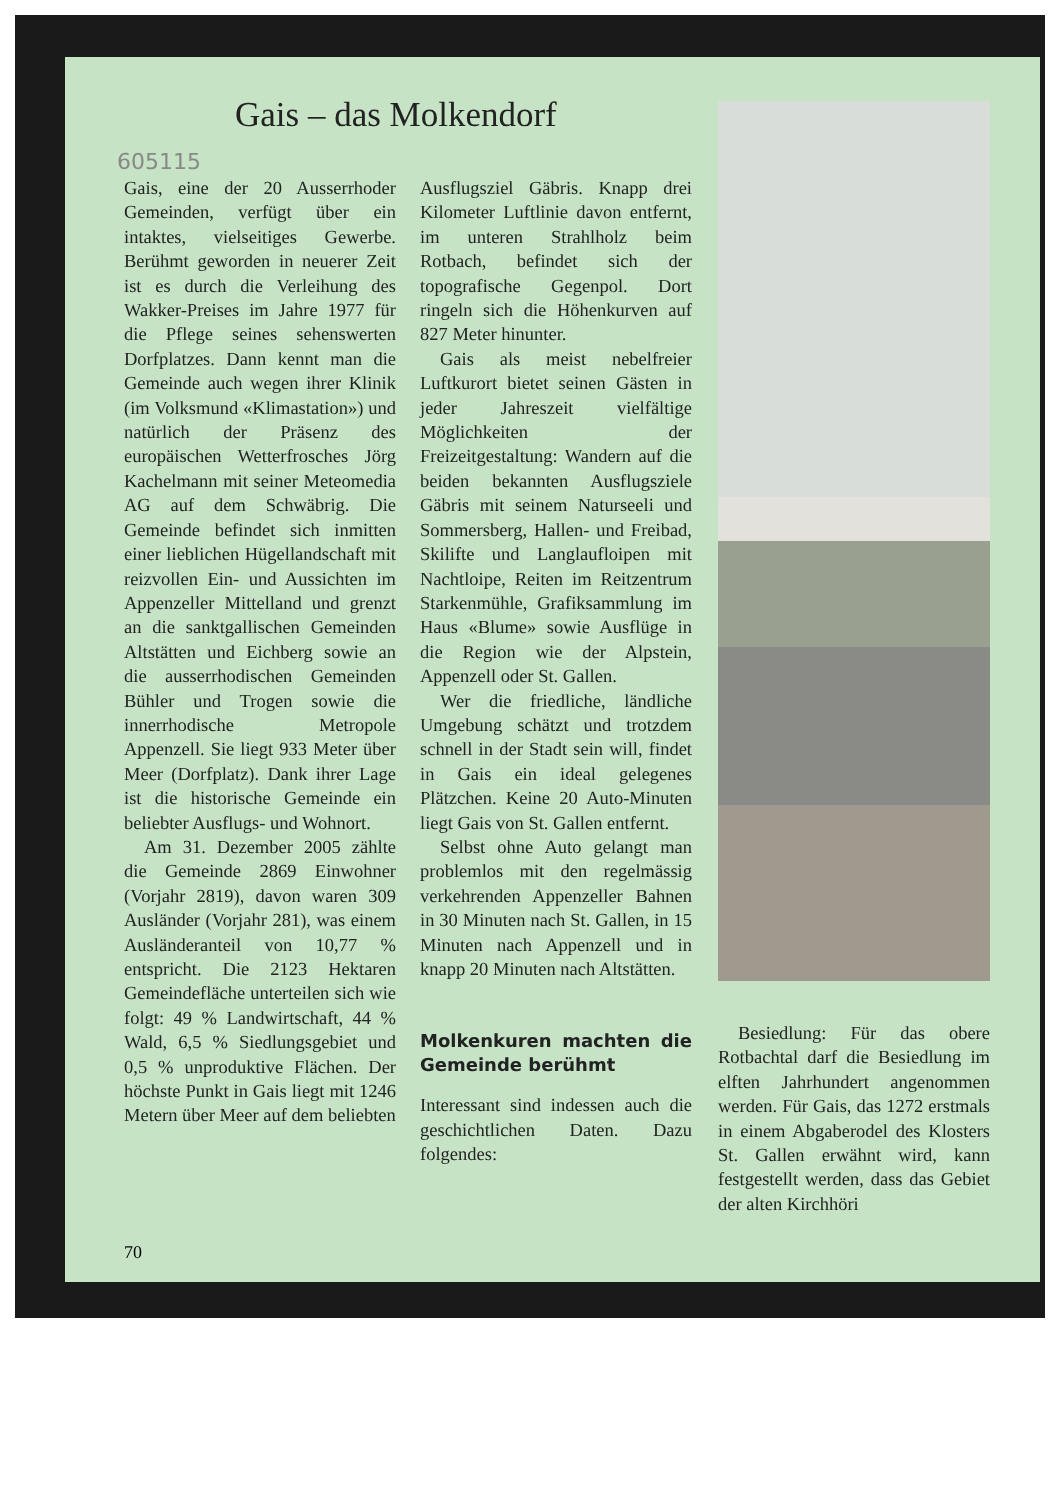Gais – das Molkendorf
605115
Gais, eine der 20 Ausserrhoder Gemeinden, verfügt über ein intaktes, vielseitiges Gewerbe. Berühmt geworden in neuerer Zeit ist es durch die Verleihung des Wakker-Preises im Jahre 1977 für die Pflege seines sehenswerten Dorfplatzes. Dann kennt man die Gemeinde auch wegen ihrer Klinik (im Volksmund «Klimastation») und natürlich der Präsenz des europäischen Wetterfrosches Jörg Kachelmann mit seiner Meteomedia AG auf dem Schwäbrig. Die Gemeinde befindet sich inmitten einer lieblichen Hügellandschaft mit reizvollen Ein- und Aussichten im Appenzeller Mittelland und grenzt an die sanktgallischen Gemeinden Altstätten und Eichberg sowie an die ausserrhodischen Gemeinden Bühler und Trogen sowie die innerrhodische Metropole Appenzell. Sie liegt 933 Meter über Meer (Dorfplatz). Dank ihrer Lage ist die historische Gemeinde ein beliebter Ausflugs- und Wohnort.
Am 31. Dezember 2005 zählte die Gemeinde 2869 Einwohner (Vorjahr 2819), davon waren 309 Ausländer (Vorjahr 281), was einem Ausländeranteil von 10,77 % entspricht. Die 2123 Hektaren Gemeindefläche unterteilen sich wie folgt: 49 % Landwirtschaft, 44 % Wald, 6,5 % Siedlungsgebiet und 0,5 % unproduktive Flächen. Der höchste Punkt in Gais liegt mit 1246 Metern über Meer auf dem beliebten
Ausflugsziel Gäbris. Knapp drei Kilometer Luftlinie davon entfernt, im unteren Strahlholz beim Rotbach, befindet sich der topografische Gegenpol. Dort ringeln sich die Höhenkurven auf 827 Meter hinunter.
Gais als meist nebelfreier Luftkurort bietet seinen Gästen in jeder Jahreszeit vielfältige Möglichkeiten der Freizeitgestaltung: Wandern auf die beiden bekannten Ausflugsziele Gäbris mit seinem Naturseeli und Sommersberg, Hallen- und Freibad, Skilifte und Langlaufloipen mit Nachtloipe, Reiten im Reitzentrum Starkenmühle, Grafiksammlung im Haus «Blume» sowie Ausflüge in die Region wie der Alpstein, Appenzell oder St. Gallen.
Wer die friedliche, ländliche Umgebung schätzt und trotzdem schnell in der Stadt sein will, findet in Gais ein ideal gelegenes Plätzchen. Keine 20 Auto-Minuten liegt Gais von St. Gallen entfernt.
Selbst ohne Auto gelangt man problemlos mit den regelmässig verkehrenden Appenzeller Bahnen in 30 Minuten nach St. Gallen, in 15 Minuten nach Appenzell und in knapp 20 Minuten nach Altstätten.
Molkenkuren machten die Gemeinde berühmt
Interessant sind indessen auch die geschichtlichen Daten. Dazu folgendes:
Besiedlung: Für das obere Rotbachtal darf die Besiedlung im elften Jahrhundert angenommen werden. Für Gais, das 1272 erstmals in einem Abgaberodel des Klosters St. Gallen erwähnt wird, kann festgestellt werden, dass das Gebiet der alten Kirchhöri
70